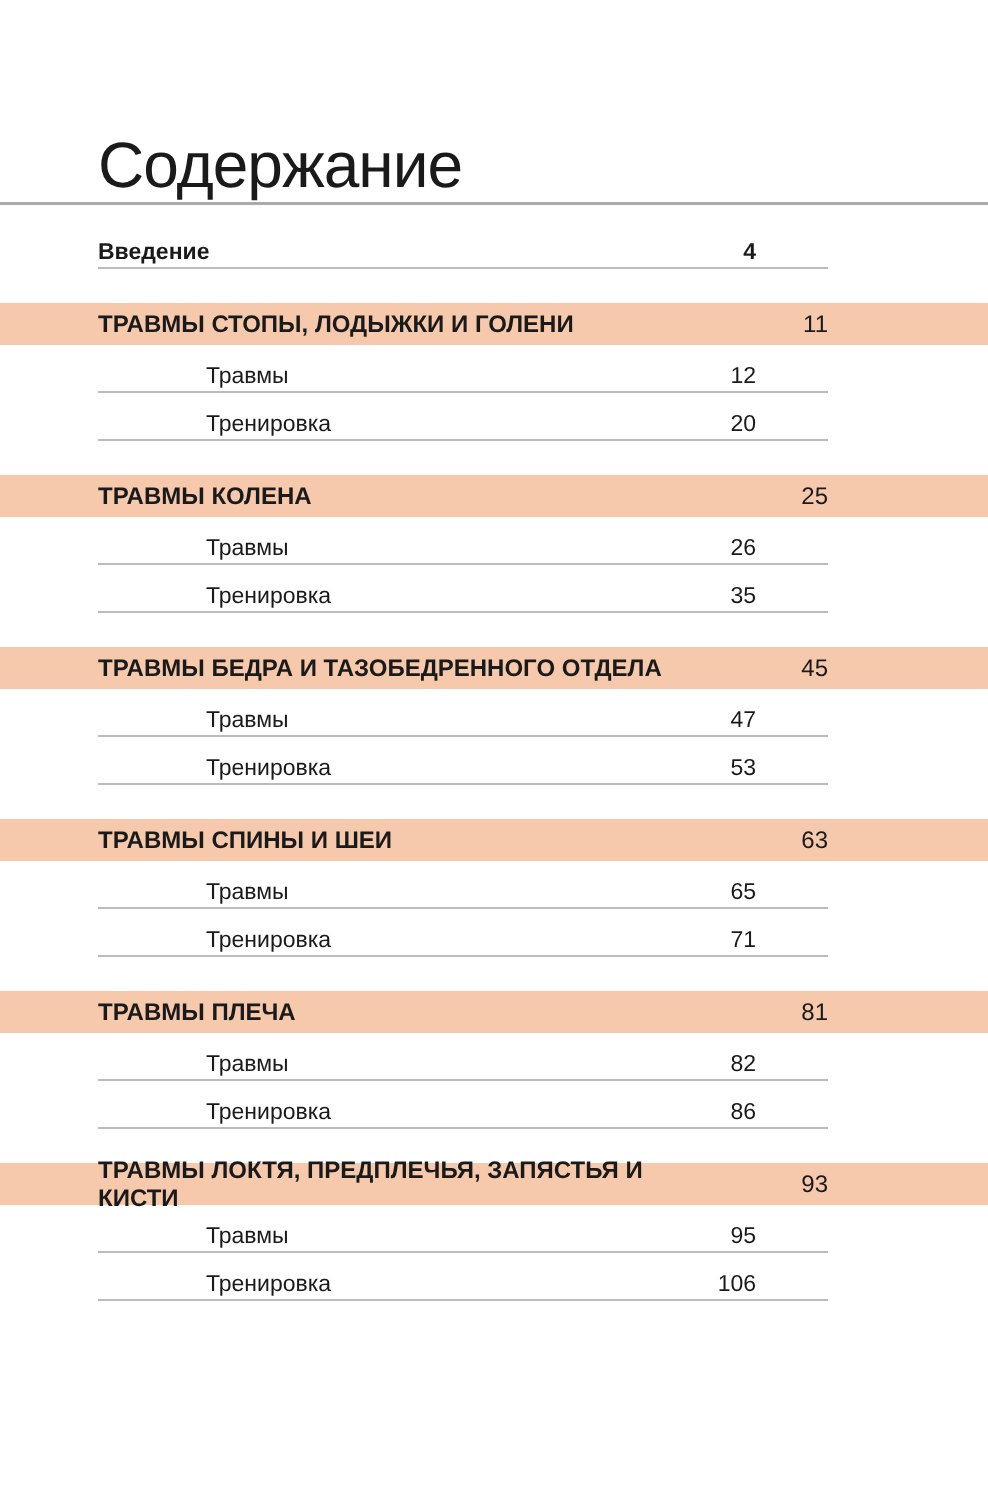Содержание
Введение 4
ТРАВМЫ СТОПЫ, ЛОДЫЖКИ И ГОЛЕНИ 11
Травмы 12
Тренировка 20
ТРАВМЫ КОЛЕНА 25
Травмы 26
Тренировка 35
ТРАВМЫ БЕДРА И ТАЗОБЕДРЕННОГО ОТДЕЛА 45
Травмы 47
Тренировка 53
ТРАВМЫ СПИНЫ И ШЕИ 63
Травмы 65
Тренировка 71
ТРАВМЫ ПЛЕЧА 81
Травмы 82
Тренировка 86
ТРАВМЫ ЛОКТЯ, ПРЕДПЛЕЧЬЯ, ЗАПЯСТЬЯ И КИСТИ 93
Травмы 95
Тренировка 106